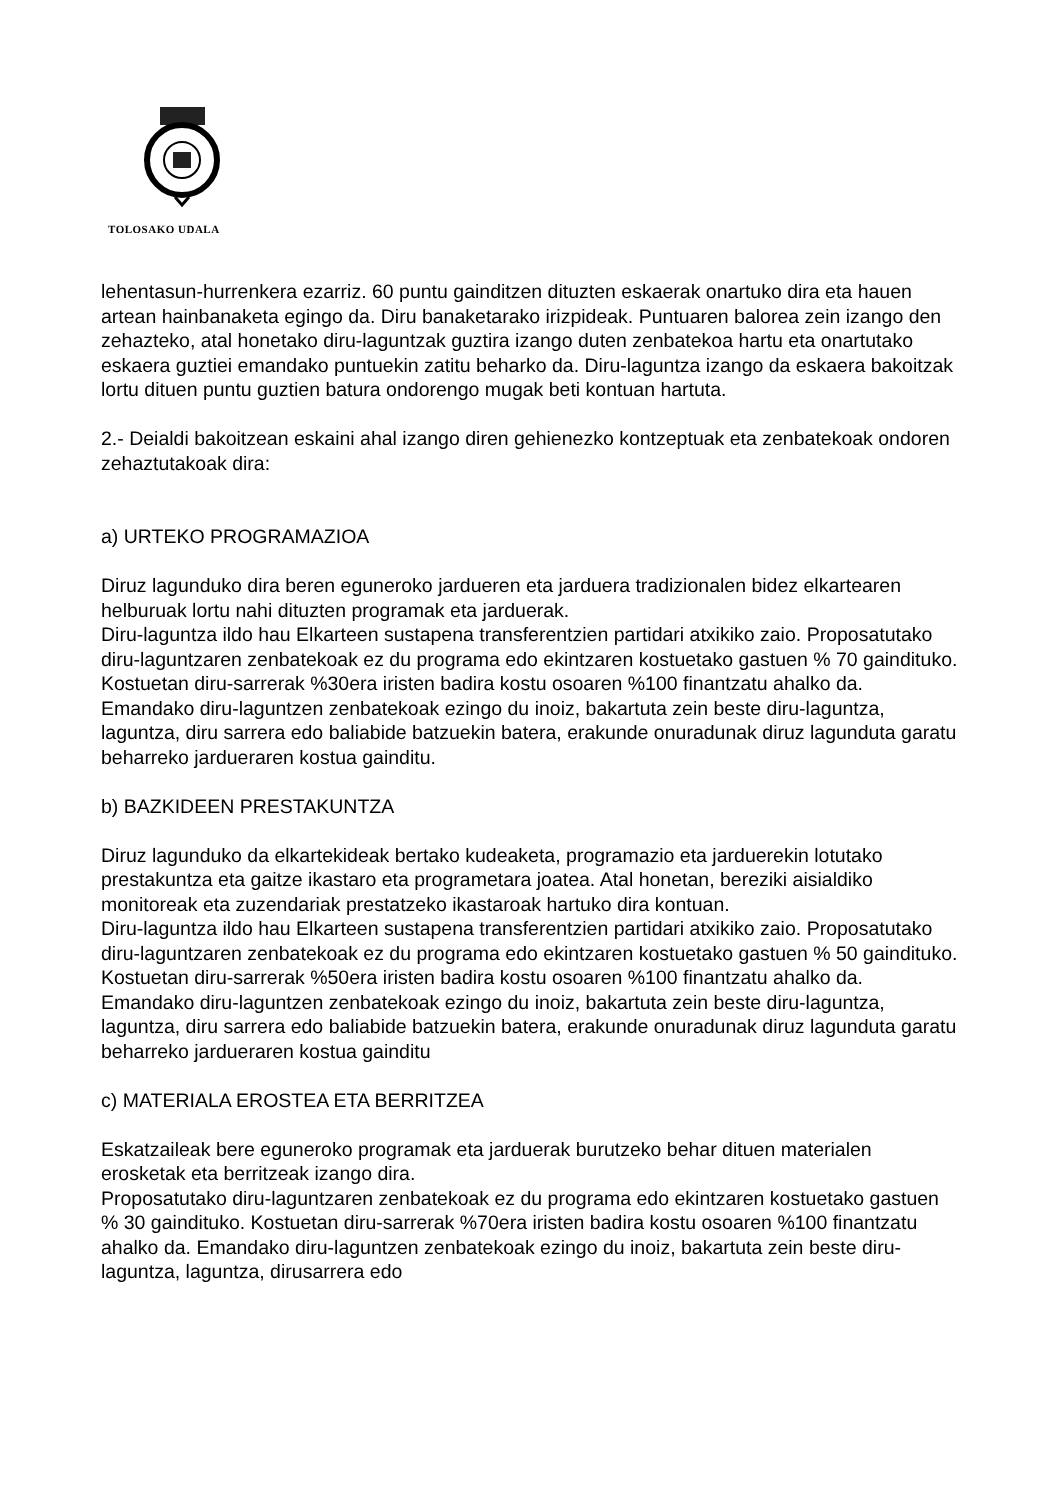TOLOSAKO UDALA
lehentasun-hurrenkera ezarriz. 60 puntu gainditzen dituzten eskaerak onartuko dira eta hauen artean hainbanaketa egingo da. Diru banaketarako irizpideak. Puntuaren balorea zein izango den zehazteko, atal honetako diru-laguntzak guztira izango duten zenbatekoa hartu eta onartutako eskaera guztiei emandako puntuekin zatitu beharko da. Diru-laguntza izango da eskaera bakoitzak lortu dituen puntu guztien batura ondorengo mugak beti kontuan hartuta.
2.- Deialdi bakoitzean eskaini ahal izango diren gehienezko kontzeptuak eta zenbatekoak ondoren zehaztutakoak dira:
a) URTEKO PROGRAMAZIOA
Diruz lagunduko dira beren eguneroko jardueren eta jarduera tradizionalen bidez elkartearen helburuak lortu nahi dituzten programak eta jarduerak.
Diru-laguntza ildo hau Elkarteen sustapena transferentzien partidari atxikiko zaio. Proposatutako diru-laguntzaren zenbatekoak ez du programa edo ekintzaren kostuetako gastuen % 70 gaindituko. Kostuetan diru-sarrerak %30era iristen badira kostu osoaren %100 finantzatu ahalko da. Emandako diru-laguntzen zenbatekoak ezingo du inoiz, bakartuta zein beste diru-laguntza, laguntza, diru sarrera edo baliabide batzuekin batera, erakunde onuradunak diruz lagunduta garatu beharreko jardueraren kostua gainditu.
b) BAZKIDEEN PRESTAKUNTZA
Diruz lagunduko da elkartekideak bertako kudeaketa, programazio eta jarduerekin lotutako prestakuntza eta gaitze ikastaro eta programetara joatea. Atal honetan, bereziki aisialdiko monitoreak eta zuzendariak prestatzeko ikastaroak hartuko dira kontuan.
Diru-laguntza ildo hau Elkarteen sustapena transferentzien partidari atxikiko zaio. Proposatutako diru-laguntzaren zenbatekoak ez du programa edo ekintzaren kostuetako gastuen % 50 gaindituko. Kostuetan diru-sarrerak %50era iristen badira kostu osoaren %100 finantzatu ahalko da. Emandako diru-laguntzen zenbatekoak ezingo du inoiz, bakartuta zein beste diru-laguntza, laguntza, diru sarrera edo baliabide batzuekin batera, erakunde onuradunak diruz lagunduta garatu beharreko jardueraren kostua gainditu
c) MATERIALA EROSTEA ETA BERRITZEA
Eskatzaileak bere eguneroko programak eta jarduerak burutzeko behar dituen materialen erosketak eta berritzeak izango dira.
Proposatutako diru-laguntzaren zenbatekoak ez du programa edo ekintzaren kostuetako gastuen % 30 gaindituko. Kostuetan diru-sarrerak %70era iristen badira kostu osoaren %100 finantzatu ahalko da. Emandako diru-laguntzen zenbatekoak ezingo du inoiz, bakartuta zein beste diru-laguntza, laguntza, dirusarrera edo